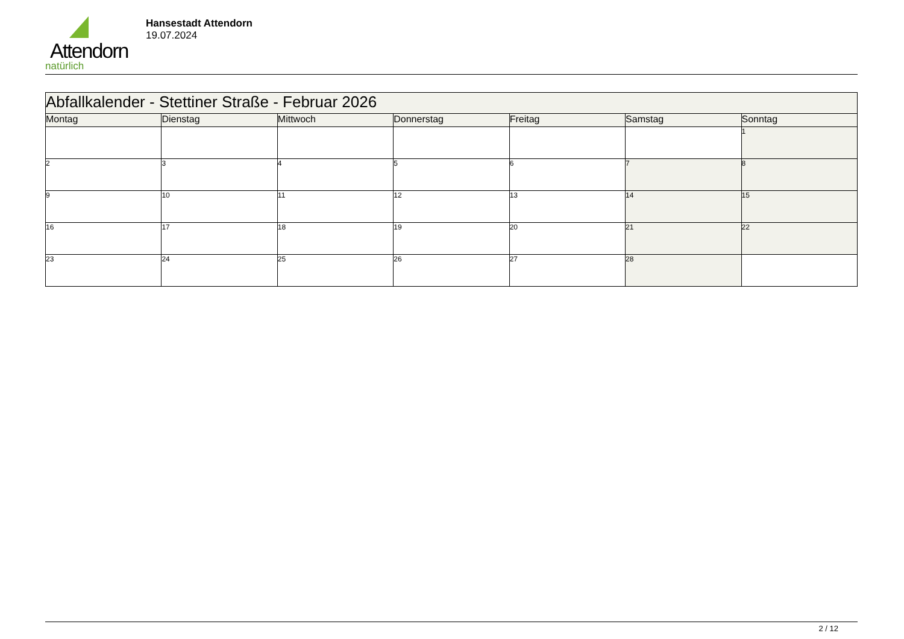Attendorn
natürlich
Hansestadt Attendorn
19.07.2024
| Abfallkalender - Stettiner Straße - Februar 2026 | | | | | | |
| Montag | Dienstag | Mittwoch | Donnerstag | Freitag | Samstag | Sonntag |
| | | | | | | 1 |
| 2 | 3 | 4 | 5 | 6 | 7 | 8 |
| 9 | 10 | 11 | 12 | 13 | 14 | 15 |
| 16 | 17 | 18 | 19 | 20 | 21 | 22 |
| 23 | 24 | 25 | 26 | 27 | 28 | |
2 / 12